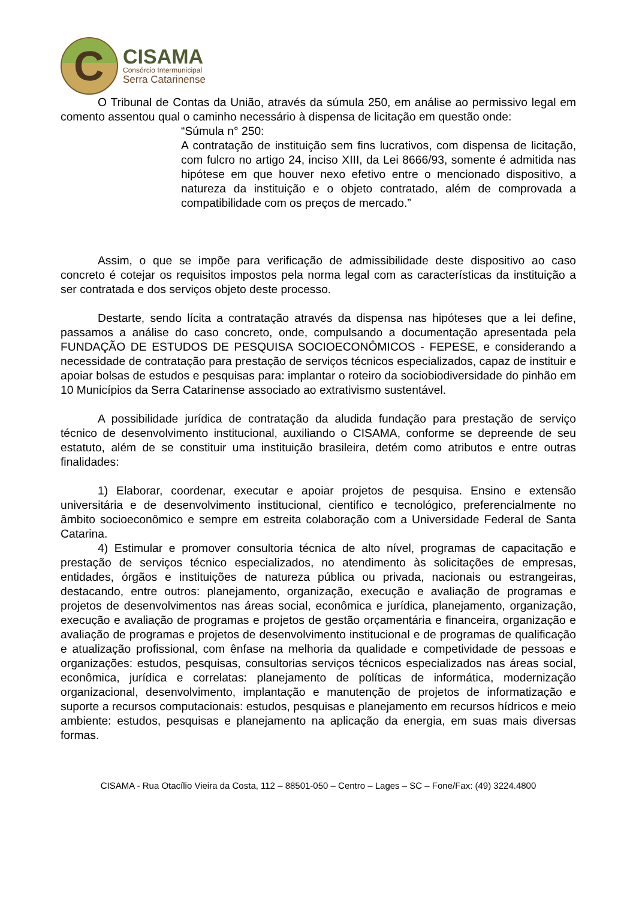C
CISAMA
Consórcio Intermunicipal
Serra Catarinense
O Tribunal de Contas da União, através da súmula 250, em análise ao permissivo legal em comento assentou qual o caminho necessário à dispensa de licitação em questão onde:
“Súmula n° 250:
A contratação de instituição sem fins lucrativos, com dispensa de licitação, com fulcro no artigo 24, inciso XIII, da Lei 8666/93, somente é admitida nas hipótese em que houver nexo efetivo entre o mencionado dispositivo, a natureza da instituição e o objeto contratado, além de comprovada a compatibilidade com os preços de mercado.”
Assim, o que se impõe para verificação de admissibilidade deste dispositivo ao caso concreto é cotejar os requisitos impostos pela norma legal com as características da instituição a ser contratada e dos serviços objeto deste processo.
Destarte, sendo lícita a contratação através da dispensa nas hipóteses que a lei define, passamos a análise do caso concreto, onde, compulsando a documentação apresentada pela FUNDAÇÃO DE ESTUDOS DE PESQUISA SOCIOECONÔMICOS - FEPESE, e considerando a necessidade de contratação para prestação de serviços técnicos especializados, capaz de instituir e apoiar bolsas de estudos e pesquisas para: implantar o roteiro da sociobiodiversidade do pinhão em 10 Municípios da Serra Catarinense associado ao extrativismo sustentável.
A possibilidade jurídica de contratação da aludida fundação para prestação de serviço técnico de desenvolvimento institucional, auxiliando o CISAMA, conforme se depreende de seu estatuto, além de se constituir uma instituição brasileira, detém como atributos e entre outras finalidades:
1) Elaborar, coordenar, executar e apoiar projetos de pesquisa. Ensino e extensão universitária e de desenvolvimento institucional, cientifico e tecnológico, preferencialmente no âmbito socioeconômico e sempre em estreita colaboração com a Universidade Federal de Santa Catarina.
4) Estimular e promover consultoria técnica de alto nível, programas de capacitação e prestação de serviços técnico especializados, no atendimento às solicitações de empresas, entidades, órgãos e instituições de natureza pública ou privada, nacionais ou estrangeiras, destacando, entre outros: planejamento, organização, execução e avaliação de programas e projetos de desenvolvimentos nas áreas social, econômica e jurídica, planejamento, organização, execução e avaliação de programas e projetos de gestão orçamentária e financeira, organização e avaliação de programas e projetos de desenvolvimento institucional e de programas de qualificação e atualização profissional, com ênfase na melhoria da qualidade e competividade de pessoas e organizações: estudos, pesquisas, consultorias serviços técnicos especializados nas áreas social, econômica, jurídica e correlatas: planejamento de políticas de informática, modernização organizacional, desenvolvimento, implantação e manutenção de projetos de informatização e suporte a recursos computacionais: estudos, pesquisas e planejamento em recursos hídricos e meio ambiente: estudos, pesquisas e planejamento na aplicação da energia, em suas mais diversas formas.
CISAMA - Rua Otacílio Vieira da Costa, 112 – 88501-050 – Centro – Lages – SC – Fone/Fax: (49) 3224.4800